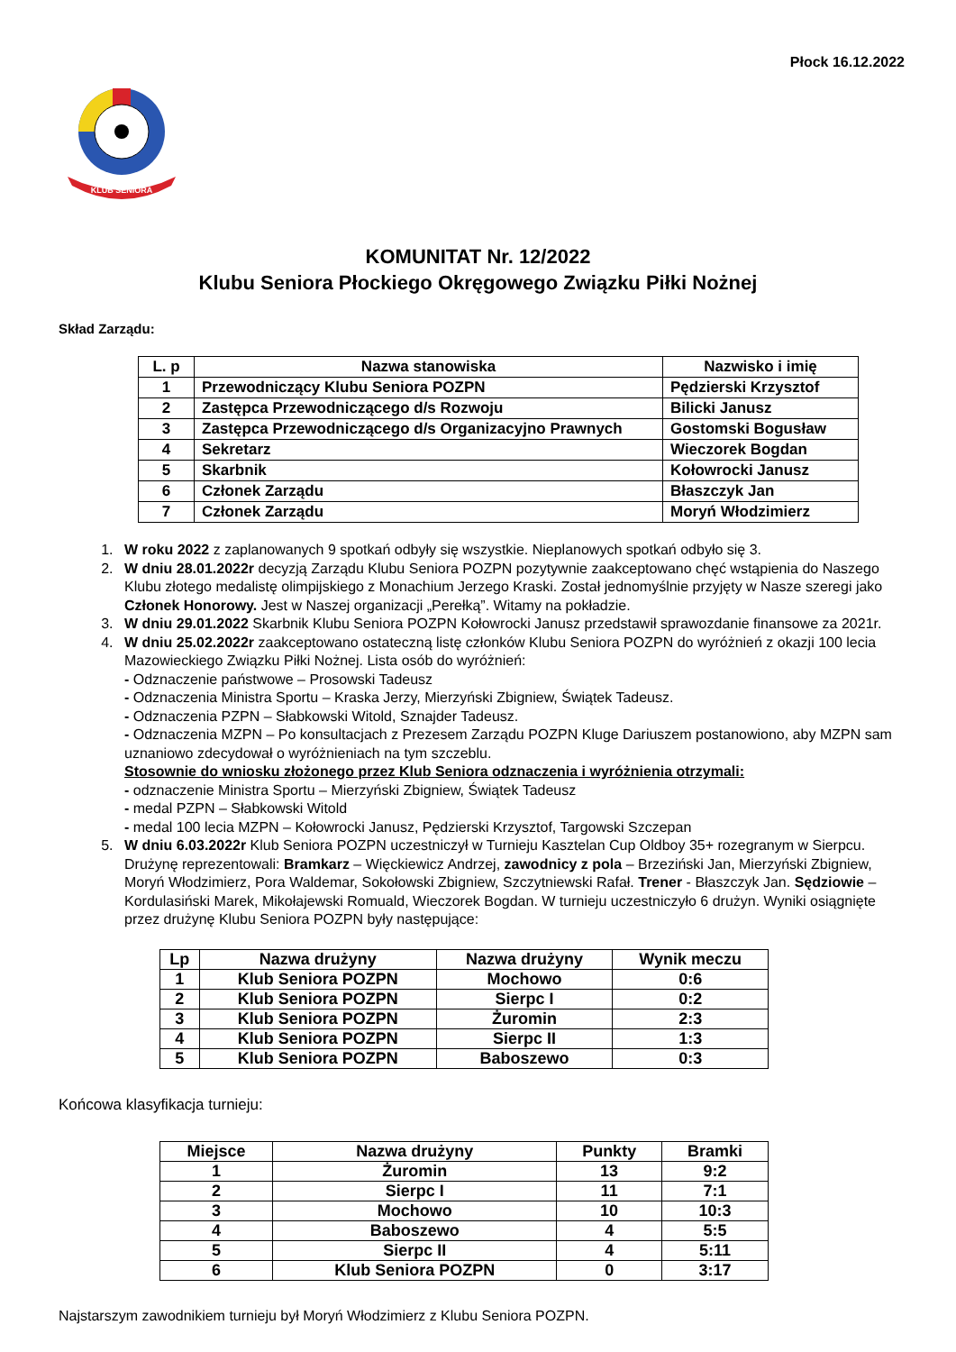Płock 16.12.2022
KLUB SENIORA
KOMUNITAT Nr. 12/2022
Klubu Seniora Płockiego Okręgowego Związku Piłki Nożnej
Skład Zarządu:
| L. p | Nazwa stanowiska | Nazwisko i imię |
| --- | --- | --- |
| 1 | Przewodniczący Klubu Seniora POZPN | Pędzierski Krzysztof |
| 2 | Zastępca Przewodniczącego d/s Rozwoju | Bilicki Janusz |
| 3 | Zastępca Przewodniczącego d/s Organizacyjno Prawnych | Gostomski Bogusław |
| 4 | Sekretarz | Wieczorek Bogdan |
| 5 | Skarbnik | Kołowrocki Janusz |
| 6 | Członek Zarządu | Błaszczyk Jan |
| 7 | Członek Zarządu | Moryń Włodzimierz |
1. W roku 2022 z zaplanowanych 9 spotkań odbyły się wszystkie. Nieplanowych spotkań odbyło się 3.
2. W dniu 28.01.2022r decyzją Zarządu Klubu Seniora POZPN pozytywnie zaakceptowano chęć wstąpienia do Naszego Klubu złotego medalistę olimpijskiego z Monachium Jerzego Kraski. Został jednomyślnie przyjęty w Nasze szeregi jako Członek Honorowy. Jest w Naszej organizacji „Perełką”. Witamy na pokładzie.
3. W dniu 29.01.2022 Skarbnik Klubu Seniora POZPN Kołowrocki Janusz przedstawił sprawozdanie finansowe za 2021r.
4. W dniu 25.02.2022r zaakceptowano ostateczną listę członków Klubu Seniora POZPN do wyróżnień z okazji 100 lecia Mazowieckiego Związku Piłki Nożnej. Lista osób do wyróżnień:
- Odznaczenie państwowe – Prosowski Tadeusz
- Odznaczenia Ministra Sportu – Kraska Jerzy, Mierzyński Zbigniew, Świątek Tadeusz.
- Odznaczenia PZPN – Słabkowski Witold, Sznajder Tadeusz.
- Odznaczenia MZPN – Po konsultacjach z Prezesem Zarządu POZPN Kluge Dariuszem postanowiono, aby MZPN sam uznaniowo zdecydował o wyróżnieniach na tym szczeblu.
Stosownie do wniosku złożonego przez Klub Seniora odznaczenia i wyróżnienia otrzymali:
- odznaczenie Ministra Sportu – Mierzyński Zbigniew, Świątek Tadeusz
- medal PZPN – Słabkowski Witold
- medal 100 lecia MZPN – Kołowrocki Janusz, Pędzierski Krzysztof, Targowski Szczepan
5. W dniu 6.03.2022r Klub Seniora POZPN uczestniczył w Turnieju Kasztelan Cup Oldboy 35+ rozegranym w Sierpcu. Drużynę reprezentowali: Bramkarz – Więckiewicz Andrzej, zawodnicy z pola – Brzeziński Jan, Mierzyński Zbigniew, Moryń Włodzimierz, Pora Waldemar, Sokołowski Zbigniew, Szczytniewski Rafał. Trener - Błaszczyk Jan. Sędziowie – Kordulasiński Marek, Mikołajewski Romuald, Wieczorek Bogdan. W turnieju uczestniczyło 6 drużyn. Wyniki osiągnięte przez drużynę Klubu Seniora POZPN były następujące:
| Lp | Nazwa drużyny | Nazwa drużyny | Wynik meczu |
| --- | --- | --- | --- |
| 1 | Klub Seniora POZPN | Mochowo | 0:6 |
| 2 | Klub Seniora POZPN | Sierpc I | 0:2 |
| 3 | Klub Seniora POZPN | Żuromin | 2:3 |
| 4 | Klub Seniora POZPN | Sierpc II | 1:3 |
| 5 | Klub Seniora POZPN | Baboszewo | 0:3 |
Końcowa klasyfikacja turnieju:
| Miejsce | Nazwa drużyny | Punkty | Bramki |
| --- | --- | --- | --- |
| 1 | Żuromin | 13 | 9:2 |
| 2 | Sierpc I | 11 | 7:1 |
| 3 | Mochowo | 10 | 10:3 |
| 4 | Baboszewo | 4 | 5:5 |
| 5 | Sierpc II | 4 | 5:11 |
| 6 | Klub Seniora POZPN | 0 | 3:17 |
Najstarszym zawodnikiem turnieju był Moryń Włodzimierz z Klubu Seniora POZPN.